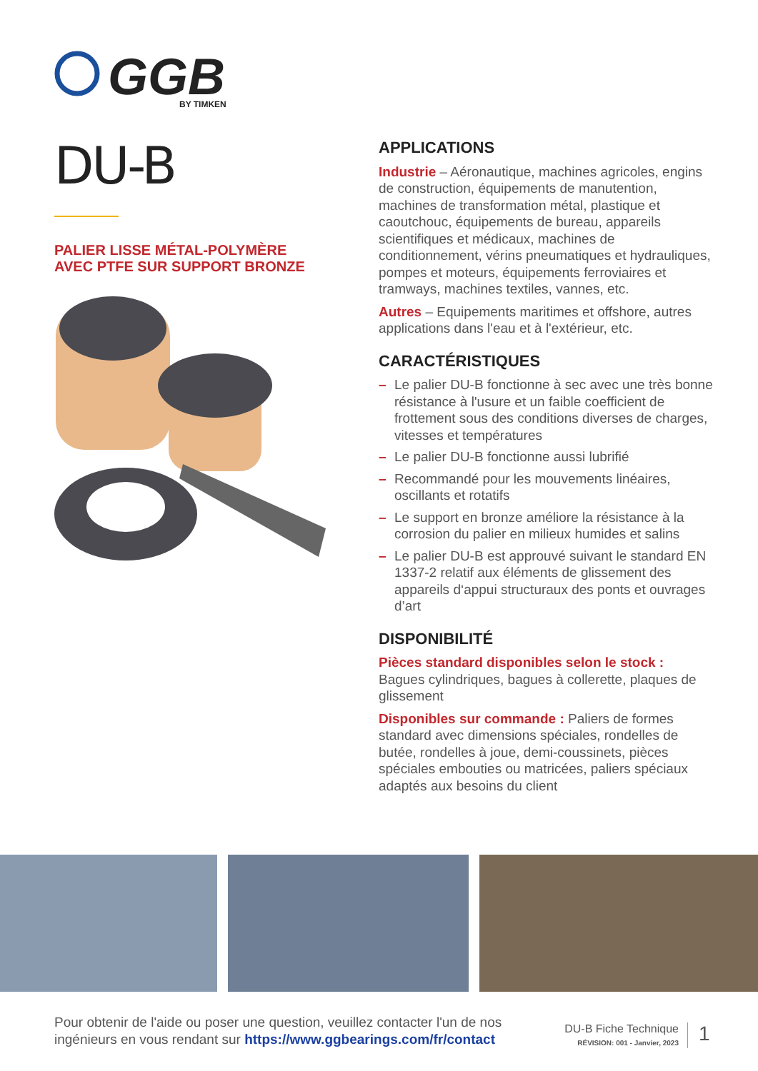GGB
BY TIMKEN
DU-B
PALIER LISSE MÉTAL-POLYMÈRE
AVEC PTFE SUR SUPPORT BRONZE
APPLICATIONS
Industrie – Aéronautique, machines agricoles, engins de construction, équipements de manutention, machines de transformation métal, plastique et caoutchouc, équipements de bureau, appareils scientifiques et médicaux, machines de conditionnement, vérins pneumatiques et hydrauliques, pompes et moteurs, équipements ferroviaires et tramways, machines textiles, vannes, etc.
Autres – Equipements maritimes et offshore, autres applications dans l'eau et à l'extérieur, etc.
CARACTÉRISTIQUES
– Le palier DU-B fonctionne à sec avec une très bonne résistance à l'usure et un faible coefficient de frottement sous des conditions diverses de charges, vitesses et températures
– Le palier DU-B fonctionne aussi lubrifié
– Recommandé pour les mouvements linéaires, oscillants et rotatifs
– Le support en bronze améliore la résistance à la corrosion du palier en milieux humides et salins
– Le palier DU-B est approuvé suivant le standard EN 1337-2 relatif aux éléments de glissement des appareils d‘appui structuraux des ponts et ouvrages d’art
DISPONIBILITÉ
Pièces standard disponibles selon le stock :
Bagues cylindriques, bagues à collerette, plaques de glissement
Disponibles sur commande : Paliers de formes standard avec dimensions spéciales, rondelles de butée, rondelles à joue, demi-coussinets, pièces spéciales embouties ou matricées, paliers spéciaux adaptés aux besoins du client
Pour obtenir de l'aide ou poser une question, veuillez contacter l'un de nos ingénieurs en vous rendant sur https://www.ggbearings.com/fr/contact
DU-B Fiche Technique
RÉVISION: 001 - Janvier, 2023
1